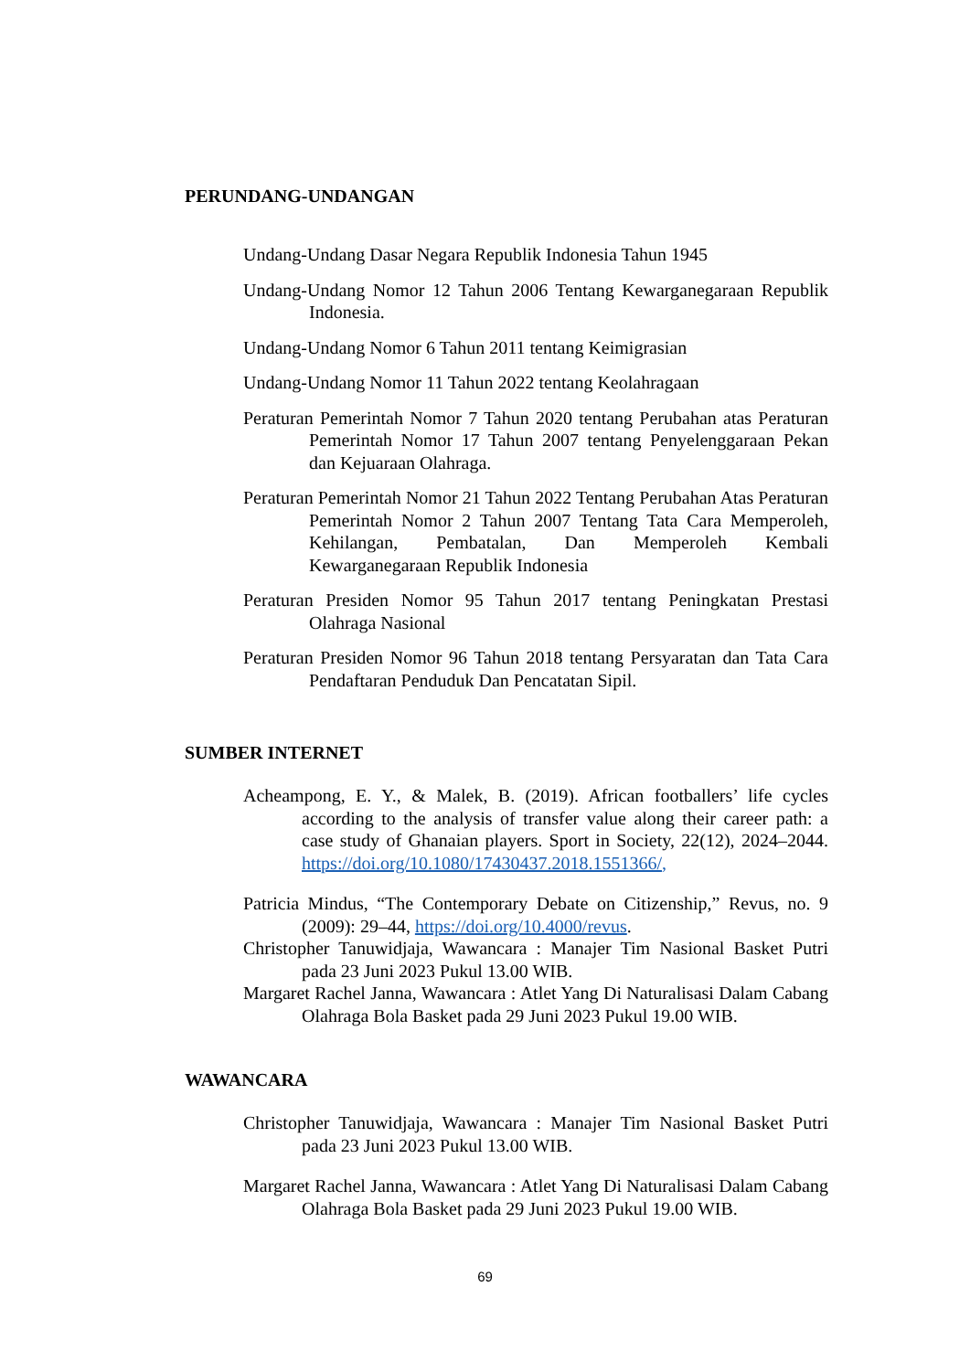PERUNDANG-UNDANGAN
Undang-Undang Dasar Negara Republik Indonesia Tahun 1945
Undang-Undang Nomor 12 Tahun 2006 Tentang Kewarganegaraan Republik Indonesia.
Undang-Undang Nomor 6 Tahun 2011 tentang Keimigrasian
Undang-Undang Nomor 11 Tahun 2022 tentang Keolahragaan
Peraturan Pemerintah Nomor 7 Tahun 2020 tentang Perubahan atas Peraturan Pemerintah Nomor 17 Tahun 2007 tentang Penyelenggaraan Pekan dan Kejuaraan Olahraga.
Peraturan Pemerintah Nomor 21 Tahun 2022 Tentang Perubahan Atas Peraturan Pemerintah Nomor 2 Tahun 2007 Tentang Tata Cara Memperoleh, Kehilangan, Pembatalan, Dan Memperoleh Kembali Kewarganegaraan Republik Indonesia
Peraturan Presiden Nomor 95 Tahun 2017 tentang Peningkatan Prestasi Olahraga Nasional
Peraturan Presiden Nomor 96 Tahun 2018 tentang Persyaratan dan Tata Cara Pendaftaran Penduduk Dan Pencatatan Sipil.
SUMBER INTERNET
Acheampong, E. Y., & Malek, B. (2019). African footballers’ life cycles according to the analysis of transfer value along their career path: a case study of Ghanaian players. Sport in Society, 22(12), 2024–2044. https://doi.org/10.1080/17430437.2018.1551366/,
Patricia Mindus, “The Contemporary Debate on Citizenship,” Revus, no. 9 (2009): 29–44, https://doi.org/10.4000/revus.
Christopher Tanuwidjaja, Wawancara : Manajer Tim Nasional Basket Putri pada 23 Juni 2023 Pukul 13.00 WIB.
Margaret Rachel Janna, Wawancara : Atlet Yang Di Naturalisasi Dalam Cabang Olahraga Bola Basket pada 29 Juni 2023 Pukul 19.00 WIB.
WAWANCARA
Christopher Tanuwidjaja, Wawancara : Manajer Tim Nasional Basket Putri pada 23 Juni 2023 Pukul 13.00 WIB.
Margaret Rachel Janna, Wawancara : Atlet Yang Di Naturalisasi Dalam Cabang Olahraga Bola Basket pada 29 Juni 2023 Pukul 19.00 WIB.
69